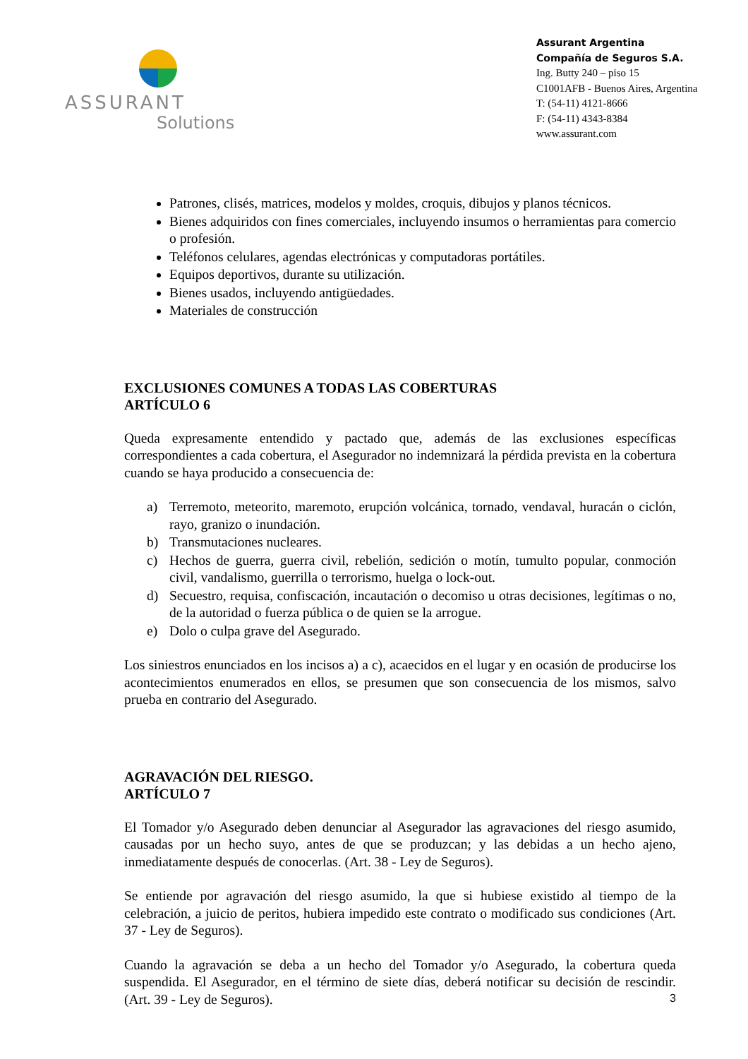ASSURANT
Solutions
Assurant Argentina
Compañía de Seguros S.A.
Ing. Butty 240 – piso 15
C1001AFB - Buenos Aires, Argentina
T: (54-11) 4121-8666
F: (54-11) 4343-8384
www.assurant.com
Patrones, clisés, matrices, modelos y moldes, croquis, dibujos y planos técnicos.
Bienes adquiridos con fines comerciales, incluyendo insumos o herramientas para comercio o profesión.
Teléfonos celulares, agendas electrónicas y computadoras portátiles.
Equipos deportivos, durante su utilización.
Bienes usados, incluyendo antigüedades.
Materiales de construcción
EXCLUSIONES COMUNES A TODAS LAS COBERTURAS
ARTÍCULO 6
Queda expresamente entendido y pactado que, además de las exclusiones específicas correspondientes a cada cobertura, el Asegurador no indemnizará la pérdida prevista en la cobertura cuando se haya producido a consecuencia de:
a) Terremoto, meteorito, maremoto, erupción volcánica, tornado, vendaval, huracán o ciclón, rayo, granizo o inundación.
b) Transmutaciones nucleares.
c) Hechos de guerra, guerra civil, rebelión, sedición o motín, tumulto popular, conmoción civil, vandalismo, guerrilla o terrorismo, huelga o lock-out.
d) Secuestro, requisa, confiscación, incautación o decomiso u otras decisiones, legítimas o no, de la autoridad o fuerza pública o de quien se la arrogue.
e) Dolo o culpa grave del Asegurado.
Los siniestros enunciados en los incisos a) a c), acaecidos en el lugar y en ocasión de producirse los acontecimientos enumerados en ellos, se presumen que son consecuencia de los mismos, salvo prueba en contrario del Asegurado.
AGRAVACIÓN DEL RIESGO.
ARTÍCULO 7
El Tomador y/o Asegurado deben denunciar al Asegurador las agravaciones del riesgo asumido, causadas por un hecho suyo, antes de que se produzcan; y las debidas a un hecho ajeno, inmediatamente después de conocerlas. (Art. 38 - Ley de Seguros).
Se entiende por agravación del riesgo asumido, la que si hubiese existido al tiempo de la celebración, a juicio de peritos, hubiera impedido este contrato o modificado sus condiciones (Art. 37 - Ley de Seguros).
Cuando la agravación se deba a un hecho del Tomador y/o Asegurado, la cobertura queda suspendida. El Asegurador, en el término de siete días, deberá notificar su decisión de rescindir. (Art. 39 - Ley de Seguros).
3